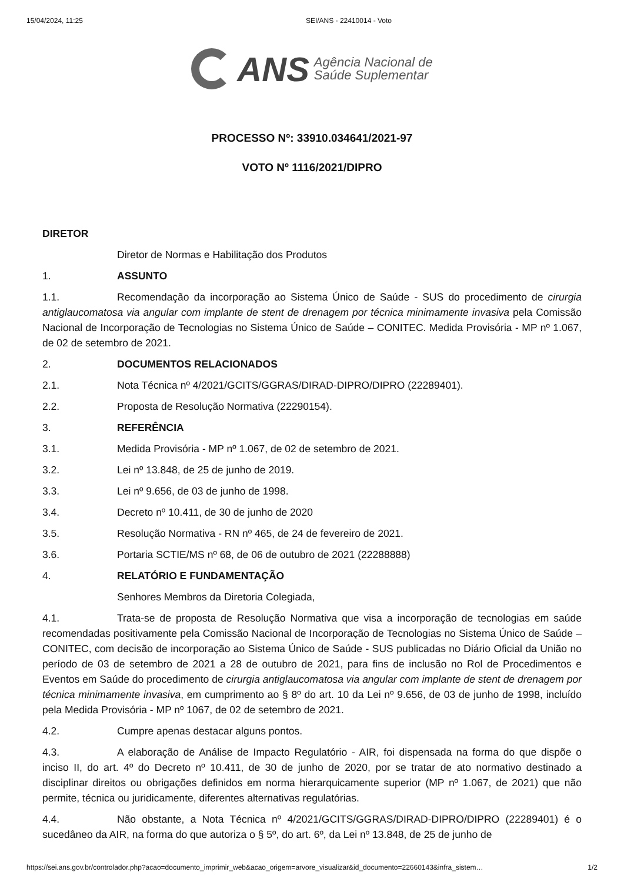15/04/2024, 11:25 SEI/ANS - 22410014 - Voto
ANS
Agência Nacional de
Saúde Suplementar
PROCESSO Nº: 33910.034641/2021-97
VOTO Nº 1116/2021/DIPRO
DIRETOR
Diretor de Normas e Habilitação dos Produtos
1. ASSUNTO
1.1. Recomendação da incorporação ao Sistema Único de Saúde - SUS do procedimento de cirurgia antiglaucomatosa via angular com implante de stent de drenagem por técnica minimamente invasiva pela Comissão Nacional de Incorporação de Tecnologias no Sistema Único de Saúde – CONITEC. Medida Provisória - MP nº 1.067, de 02 de setembro de 2021.
2. DOCUMENTOS RELACIONADOS
2.1. Nota Técnica nº 4/2021/GCITS/GGRAS/DIRAD-DIPRO/DIPRO (22289401).
2.2. Proposta de Resolução Normativa (22290154).
3. REFERÊNCIA
3.1. Medida Provisória - MP nº 1.067, de 02 de setembro de 2021.
3.2. Lei nº 13.848, de 25 de junho de 2019.
3.3. Lei nº 9.656, de 03 de junho de 1998.
3.4. Decreto nº 10.411, de 30 de junho de 2020
3.5. Resolução Normativa - RN nº 465, de 24 de fevereiro de 2021.
3.6. Portaria SCTIE/MS nº 68, de 06 de outubro de 2021 (22288888)
4. RELATÓRIO E FUNDAMENTAÇÃO
Senhores Membros da Diretoria Colegiada,
4.1. Trata-se de proposta de Resolução Normativa que visa a incorporação de tecnologias em saúde recomendadas positivamente pela Comissão Nacional de Incorporação de Tecnologias no Sistema Único de Saúde – CONITEC, com decisão de incorporação ao Sistema Único de Saúde - SUS publicadas no Diário Oficial da União no período de 03 de setembro de 2021 a 28 de outubro de 2021, para fins de inclusão no Rol de Procedimentos e Eventos em Saúde do procedimento de cirurgia antiglaucomatosa via angular com implante de stent de drenagem por técnica minimamente invasiva, em cumprimento ao § 8º do art. 10 da Lei nº 9.656, de 03 de junho de 1998, incluído pela Medida Provisória - MP nº 1067, de 02 de setembro de 2021.
4.2. Cumpre apenas destacar alguns pontos.
4.3. A elaboração de Análise de Impacto Regulatório - AIR, foi dispensada na forma do que dispõe o inciso II, do art. 4º do Decreto nº 10.411, de 30 de junho de 2020, por se tratar de ato normativo destinado a disciplinar direitos ou obrigações definidos em norma hierarquicamente superior (MP nº 1.067, de 2021) que não permite, técnica ou juridicamente, diferentes alternativas regulatórias.
4.4. Não obstante, a Nota Técnica nº 4/2021/GCITS/GGRAS/DIRAD-DIPRO/DIPRO (22289401) é o sucedâneo da AIR, na forma do que autoriza o § 5º, do art. 6º, da Lei nº 13.848, de 25 de junho de
https://sei.ans.gov.br/controlador.php?acao=documento_imprimir_web&acao_origem=arvore_visualizar&id_documento=22660143&infra_sistem… 1/2